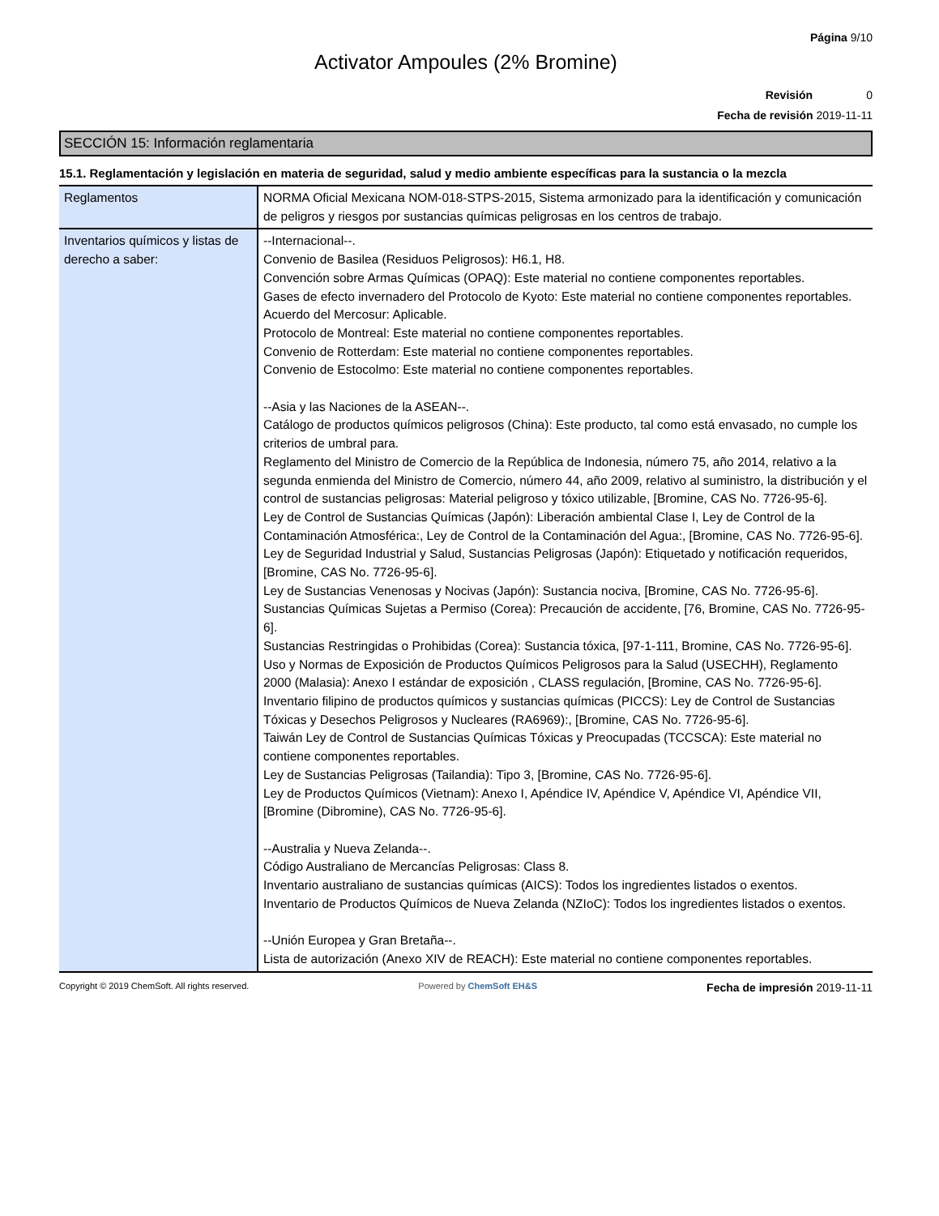Página 9/10
Activator Ampoules (2% Bromine)
Revisión 0
Fecha de revisión 2019-11-11
SECCIÓN 15: Información reglamentaria
15.1. Reglamentación y legislación en materia de seguridad, salud y medio ambiente específicas para la sustancia o la mezcla
| Reglamentos | NORMA Oficial Mexicana NOM-018-STPS-2015, Sistema armonizado para la identificación y comunicación de peligros y riesgos por sustancias químicas peligrosas en los centros de trabajo. |
| Inventarios químicos y listas de derecho a saber: | --Internacional--. Convenio de Basilea (Residuos Peligrosos): H6.1, H8. Convención sobre Armas Químicas (OPAQ): Este material no contiene componentes reportables. Gases de efecto invernadero del Protocolo de Kyoto: Este material no contiene componentes reportables. Acuerdo del Mercosur: Aplicable. Protocolo de Montreal: Este material no contiene componentes reportables. Convenio de Rotterdam: Este material no contiene componentes reportables. Convenio de Estocolmo: Este material no contiene componentes reportables. --Asia y las Naciones de la ASEAN--. Catálogo de productos químicos peligrosos (China): Este producto, tal como está envasado, no cumple los criterios de umbral para. Reglamento del Ministro de Comercio de la República de Indonesia, número 75, año 2014, relativo a la segunda enmienda del Ministro de Comercio, número 44, año 2009, relativo al suministro, la distribución y el control de sustancias peligrosas: Material peligroso y tóxico utilizable, [Bromine, CAS No. 7726-95-6]. Ley de Control de Sustancias Químicas (Japón): Liberación ambiental Clase I, Ley de Control de la Contaminación Atmosférica:, Ley de Control de la Contaminación del Agua:, [Bromine, CAS No. 7726-95-6]. Ley de Seguridad Industrial y Salud, Sustancias Peligrosas (Japón): Etiquetado y notificación requeridos, [Bromine, CAS No. 7726-95-6]. Ley de Sustancias Venenosas y Nocivas (Japón): Sustancia nociva, [Bromine, CAS No. 7726-95-6]. Sustancias Químicas Sujetas a Permiso (Corea): Precaución de accidente, [76, Bromine, CAS No. 7726-95-6]. Sustancias Restringidas o Prohibidas (Corea): Sustancia tóxica, [97-1-111, Bromine, CAS No. 7726-95-6]. Uso y Normas de Exposición de Productos Químicos Peligrosos para la Salud (USECHH), Reglamento 2000 (Malasia): Anexo I estándar de exposición , CLASS regulación, [Bromine, CAS No. 7726-95-6]. Inventario filipino de productos químicos y sustancias químicas (PICCS): Ley de Control de Sustancias Tóxicas y Desechos Peligrosos y Nucleares (RA6969):, [Bromine, CAS No. 7726-95-6]. Taiwán Ley de Control de Sustancias Químicas Tóxicas y Preocupadas (TCCSCA): Este material no contiene componentes reportables. Ley de Sustancias Peligrosas (Tailandia): Tipo 3, [Bromine, CAS No. 7726-95-6]. Ley de Productos Químicos (Vietnam): Anexo I, Apéndice IV, Apéndice V, Apéndice VI, Apéndice VII, [Bromine (Dibromine), CAS No. 7726-95-6]. --Australia y Nueva Zelanda--. Código Australiano de Mercancías Peligrosas: Class 8. Inventario australiano de sustancias químicas (AICS): Todos los ingredientes listados o exentos. Inventario de Productos Químicos de Nueva Zelanda (NZIoC): Todos los ingredientes listados o exentos. --Unión Europea y Gran Bretaña--. Lista de autorización (Anexo XIV de REACH): Este material no contiene componentes reportables. |
Copyright © 2019 ChemSoft. All rights reserved. Powered by ChemSoft EH&S Fecha de impresión 2019-11-11